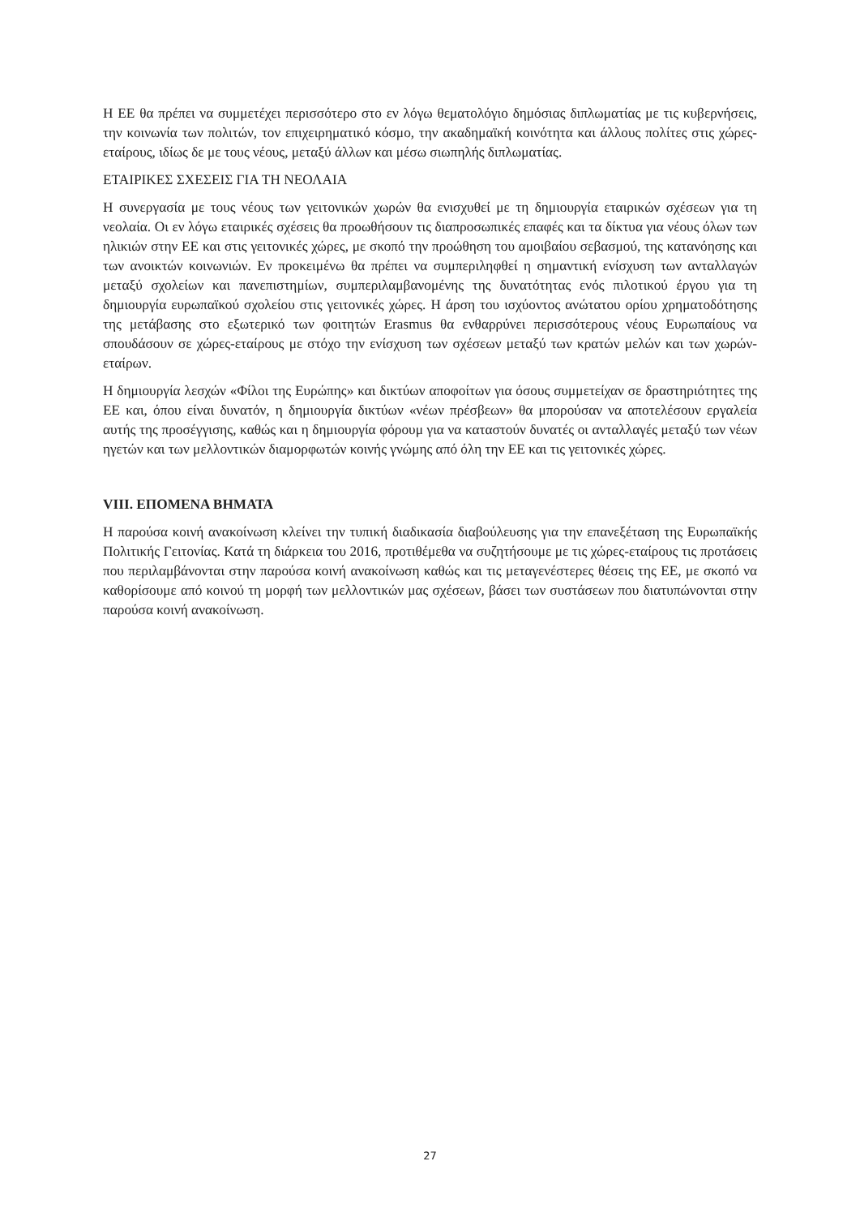Η ΕΕ θα πρέπει να συμμετέχει περισσότερο στο εν λόγω θεματολόγιο δημόσιας διπλωματίας με τις κυβερνήσεις, την κοινωνία των πολιτών, τον επιχειρηματικό κόσμο, την ακαδημαϊκή κοινότητα και άλλους πολίτες στις χώρες-εταίρους, ιδίως δε με τους νέους, μεταξύ άλλων και μέσω σιωπηλής διπλωματίας.
ΕΤΑΙΡΙΚΕΣ ΣΧΕΣΕΙΣ ΓΙΑ ΤΗ ΝΕΟΛΑΙΑ
Η συνεργασία με τους νέους των γειτονικών χωρών θα ενισχυθεί με τη δημιουργία εταιρικών σχέσεων για τη νεολαία. Οι εν λόγω εταιρικές σχέσεις θα προωθήσουν τις διαπροσωπικές επαφές και τα δίκτυα για νέους όλων των ηλικιών στην ΕΕ και στις γειτονικές χώρες, με σκοπό την προώθηση του αμοιβαίου σεβασμού, της κατανόησης και των ανοικτών κοινωνιών. Εν προκειμένω θα πρέπει να συμπεριληφθεί η σημαντική ενίσχυση των ανταλλαγών μεταξύ σχολείων και πανεπιστημίων, συμπεριλαμβανομένης της δυνατότητας ενός πιλοτικού έργου για τη δημιουργία ευρωπαϊκού σχολείου στις γειτονικές χώρες. Η άρση του ισχύοντος ανώτατου ορίου χρηματοδότησης της μετάβασης στο εξωτερικό των φοιτητών Erasmus θα ενθαρρύνει περισσότερους νέους Ευρωπαίους να σπουδάσουν σε χώρες-εταίρους με στόχο την ενίσχυση των σχέσεων μεταξύ των κρατών μελών και των χωρών-εταίρων.
Η δημιουργία λεσχών «Φίλοι της Ευρώπης» και δικτύων αποφοίτων για όσους συμμετείχαν σε δραστηριότητες της ΕΕ και, όπου είναι δυνατόν, η δημιουργία δικτύων «νέων πρέσβεων» θα μπορούσαν να αποτελέσουν εργαλεία αυτής της προσέγγισης, καθώς και η δημιουργία φόρουμ για να καταστούν δυνατές οι ανταλλαγές μεταξύ των νέων ηγετών και των μελλοντικών διαμορφωτών κοινής γνώμης από όλη την ΕΕ και τις γειτονικές χώρες.
VIII. ΕΠΟΜΕΝΑ ΒΗΜΑΤΑ
Η παρούσα κοινή ανακοίνωση κλείνει την τυπική διαδικασία διαβούλευσης για την επανεξέταση της Ευρωπαϊκής Πολιτικής Γειτονίας. Κατά τη διάρκεια του 2016, προτιθέμεθα να συζητήσουμε με τις χώρες-εταίρους τις προτάσεις που περιλαμβάνονται στην παρούσα κοινή ανακοίνωση καθώς και τις μεταγενέστερες θέσεις της ΕΕ, με σκοπό να καθορίσουμε από κοινού τη μορφή των μελλοντικών μας σχέσεων, βάσει των συστάσεων που διατυπώνονται στην παρούσα κοινή ανακοίνωση.
27